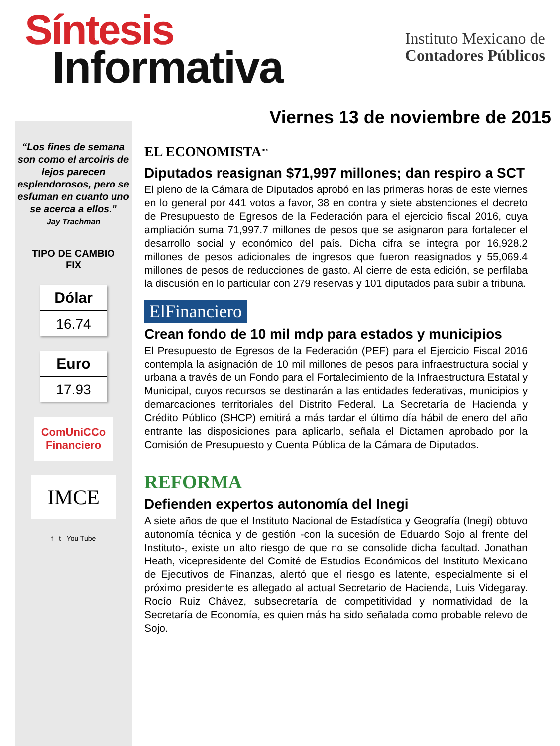Síntesis
Informativa
Instituto Mexicano de
Contadores Públicos
Viernes 13 de noviembre de 2015
“Los fines de semana son como el arcoiris de lejos parecen esplendorosos, pero se esfuman en cuanto uno se acerca a ellos.”
Jay Trachman
TIPO DE CAMBIO
FIX
Dólar
16.74
Euro
17.93
ComUniCCo
Financiero
IMCE
f t You Tube
EL ECONOMISTA<sup>mx</sup>
Diputados reasignan $71,997 millones; dan respiro a SCT
El pleno de la Cámara de Diputados aprobó en las primeras horas de este viernes en lo general por 441 votos a favor, 38 en contra y siete abstenciones el decreto de Presupuesto de Egresos de la Federación para el ejercicio fiscal 2016, cuya ampliación suma 71,997.7 millones de pesos que se asignaron para fortalecer el desarrollo social y económico del país. Dicha cifra se integra por 16,928.2 millones de pesos adicionales de ingresos que fueron reasignados y 55,069.4 millones de pesos de reducciones de gasto. Al cierre de esta edición, se perfilaba la discusión en lo particular con 279 reservas y 101 diputados para subir a tribuna.
ElFinanciero
Crean fondo de 10 mil mdp para estados y municipios
El Presupuesto de Egresos de la Federación (PEF) para el Ejercicio Fiscal 2016 contempla la asignación de 10 mil millones de pesos para infraestructura social y urbana a través de un Fondo para el Fortalecimiento de la Infraestructura Estatal y Municipal, cuyos recursos se destinarán a las entidades federativas, municipios y demarcaciones territoriales del Distrito Federal. La Secretaría de Hacienda y Crédito Público (SHCP) emitirá a más tardar el último día hábil de enero del año entrante las disposiciones para aplicarlo, señala el Dictamen aprobado por la Comisión de Presupuesto y Cuenta Pública de la Cámara de Diputados.
REFORMA
Defienden expertos autonomía del Inegi
A siete años de que el Instituto Nacional de Estadística y Geografía (Inegi) obtuvo autonomía técnica y de gestión -con la sucesión de Eduardo Sojo al frente del Instituto-, existe un alto riesgo de que no se consolide dicha facultad. Jonathan Heath, vicepresidente del Comité de Estudios Económicos del Instituto Mexicano de Ejecutivos de Finanzas, alertó que el riesgo es latente, especialmente si el próximo presidente es allegado al actual Secretario de Hacienda, Luis Videgaray. Rocío Ruiz Chávez, subsecretaría de competitividad y normatividad de la Secretaría de Economía, es quien más ha sido señalada como probable relevo de Sojo.